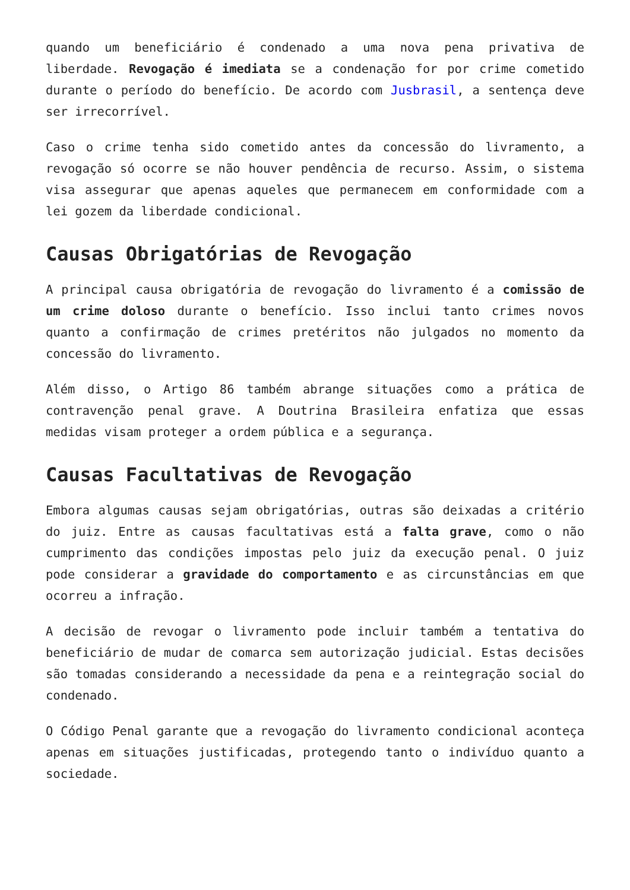quando um beneficiário é condenado a uma nova pena privativa de liberdade. Revogação é imediata se a condenação for por crime cometido durante o período do benefício. De acordo com Jusbrasil, a sentença deve ser irrecorrível.
Caso o crime tenha sido cometido antes da concessão do livramento, a revogação só ocorre se não houver pendência de recurso. Assim, o sistema visa assegurar que apenas aqueles que permanecem em conformidade com a lei gozem da liberdade condicional.
Causas Obrigatórias de Revogação
A principal causa obrigatória de revogação do livramento é a comissão de um crime doloso durante o benefício. Isso inclui tanto crimes novos quanto a confirmação de crimes pretéritos não julgados no momento da concessão do livramento.
Além disso, o Artigo 86 também abrange situações como a prática de contravenção penal grave. A Doutrina Brasileira enfatiza que essas medidas visam proteger a ordem pública e a segurança.
Causas Facultativas de Revogação
Embora algumas causas sejam obrigatórias, outras são deixadas a critério do juiz. Entre as causas facultativas está a falta grave, como o não cumprimento das condições impostas pelo juiz da execução penal. O juiz pode considerar a gravidade do comportamento e as circunstâncias em que ocorreu a infração.
A decisão de revogar o livramento pode incluir também a tentativa do beneficiário de mudar de comarca sem autorização judicial. Estas decisões são tomadas considerando a necessidade da pena e a reintegração social do condenado.
O Código Penal garante que a revogação do livramento condicional aconteça apenas em situações justificadas, protegendo tanto o indivíduo quanto a sociedade.